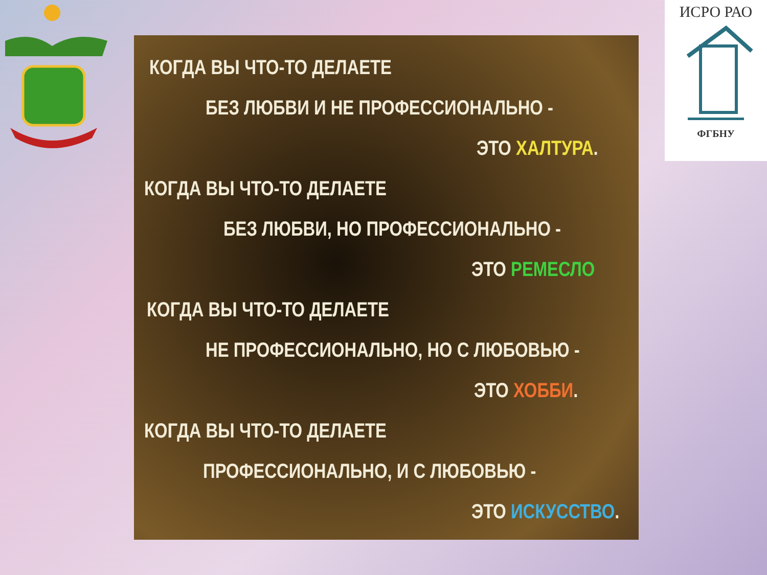ИСРО РАО
ФГБНУ
КОГДА ВЫ ЧТО-ТО ДЕЛАЕТЕ
БЕЗ ЛЮБВИ И НЕ ПРОФЕССИОНАЛЬНО -
ЭТО ХАЛТУРА.
КОГДА ВЫ ЧТО-ТО ДЕЛАЕТЕ
БЕЗ ЛЮБВИ, НО ПРОФЕССИОНАЛЬНО -
ЭТО РЕМЕСЛО
КОГДА ВЫ ЧТО-ТО ДЕЛАЕТЕ
НЕ ПРОФЕССИОНАЛЬНО, НО С ЛЮБОВЬЮ -
ЭТО ХОББИ.
КОГДА ВЫ ЧТО-ТО ДЕЛАЕТЕ
ПРОФЕССИОНАЛЬНО, И С ЛЮБОВЬЮ -
ЭТО ИСКУССТВО.